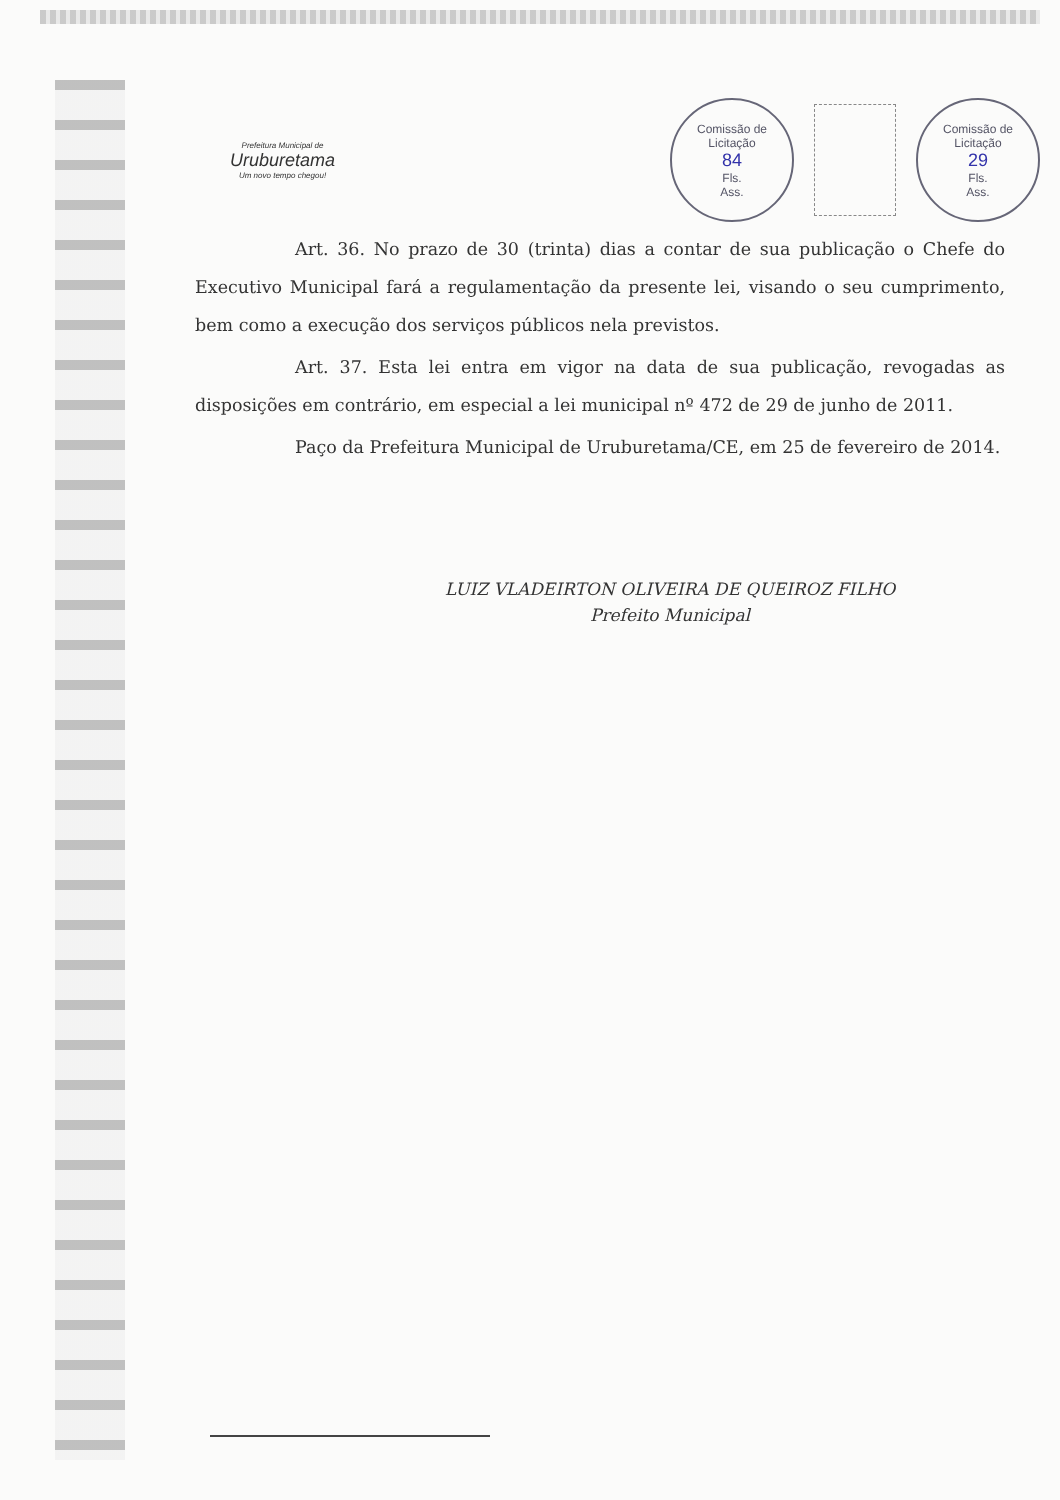Prefeitura Municipal de
Uruburetama
Um novo tempo chegou!
Comissão de Licitação
84
Fls.
Ass.
Comissão de Licitação
29
Fls.
Ass.
Art. 36. No prazo de 30 (trinta) dias a contar de sua publicação o Chefe do Executivo Municipal fará a regulamentação da presente lei, visando o seu cumprimento, bem como a execução dos serviços públicos nela previstos.
Art. 37. Esta lei entra em vigor na data de sua publicação, revogadas as disposições em contrário, em especial a lei municipal nº 472 de 29 de junho de 2011.
Paço da Prefeitura Municipal de Uruburetama/CE, em 25 de fevereiro de 2014.
LUIZ VLADEIRTON OLIVEIRA DE QUEIROZ FILHO
Prefeito Municipal